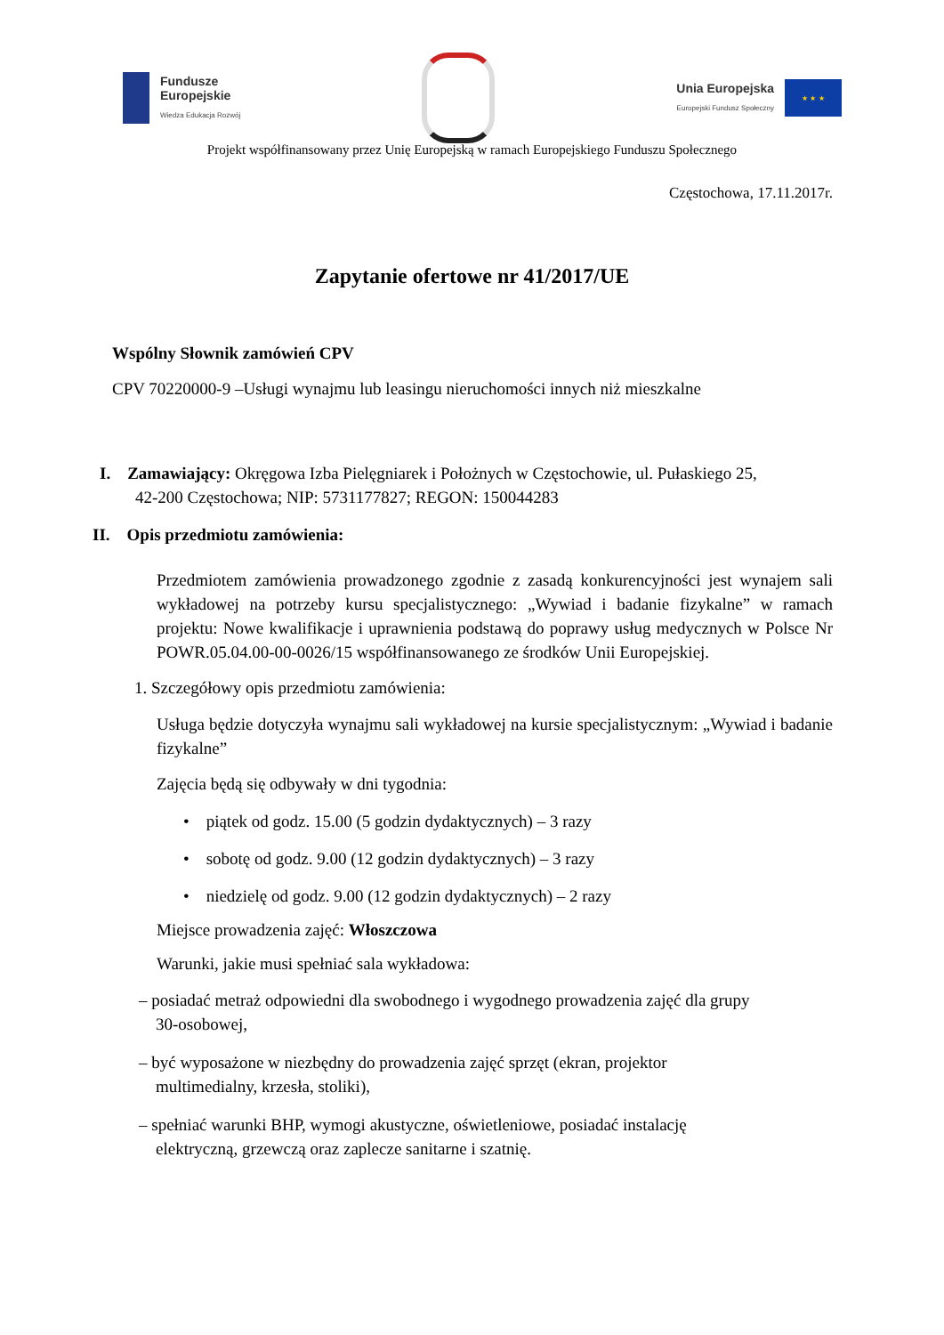Fundusze
Europejskie
Wiedza Edukacja Rozwój
Unia Europejska
Europejski Fundusz Społeczny
★ ★ ★
Projekt współfinansowany przez Unię Europejską w ramach Europejskiego Funduszu Społecznego
Częstochowa, 17.11.2017r.
Zapytanie ofertowe nr 41/2017/UE
Wspólny Słownik zamówień CPV
CPV 70220000-9 –Usługi wynajmu lub leasingu nieruchomości innych niż mieszkalne
I. Zamawiający: Okręgowa Izba Pielęgniarek i Położnych w Częstochowie, ul. Pułaskiego 25,
42-200 Częstochowa; NIP: 5731177827; REGON: 150044283
II. Opis przedmiotu zamówienia:
Przedmiotem zamówienia prowadzonego zgodnie z zasadą konkurencyjności jest wynajem sali wykładowej na potrzeby kursu specjalistycznego: „Wywiad i badanie fizykalne” w ramach projektu: Nowe kwalifikacje i uprawnienia podstawą do poprawy usług medycznych w Polsce Nr POWR.05.04.00-00-0026/15 współfinansowanego ze środków Unii Europejskiej.
1. Szczegółowy opis przedmiotu zamówienia:
Usługa będzie dotyczyła wynajmu sali wykładowej na kursie specjalistycznym: „Wywiad i badanie fizykalne”
Zajęcia będą się odbywały w dni tygodnia:
• piątek od godz. 15.00 (5 godzin dydaktycznych) – 3 razy
• sobotę od godz. 9.00 (12 godzin dydaktycznych) – 3 razy
• niedzielę od godz. 9.00 (12 godzin dydaktycznych) – 2 razy
Miejsce prowadzenia zajęć: Włoszczowa
Warunki, jakie musi spełniać sala wykładowa:
– posiadać metraż odpowiedni dla swobodnego i wygodnego prowadzenia zajęć dla grupy
30-osobowej,
– być wyposażone w niezbędny do prowadzenia zajęć sprzęt (ekran, projektor
multimedialny, krzesła, stoliki),
– spełniać warunki BHP, wymogi akustyczne, oświetleniowe, posiadać instalację
elektryczną, grzewczą oraz zaplecze sanitarne i szatnię.